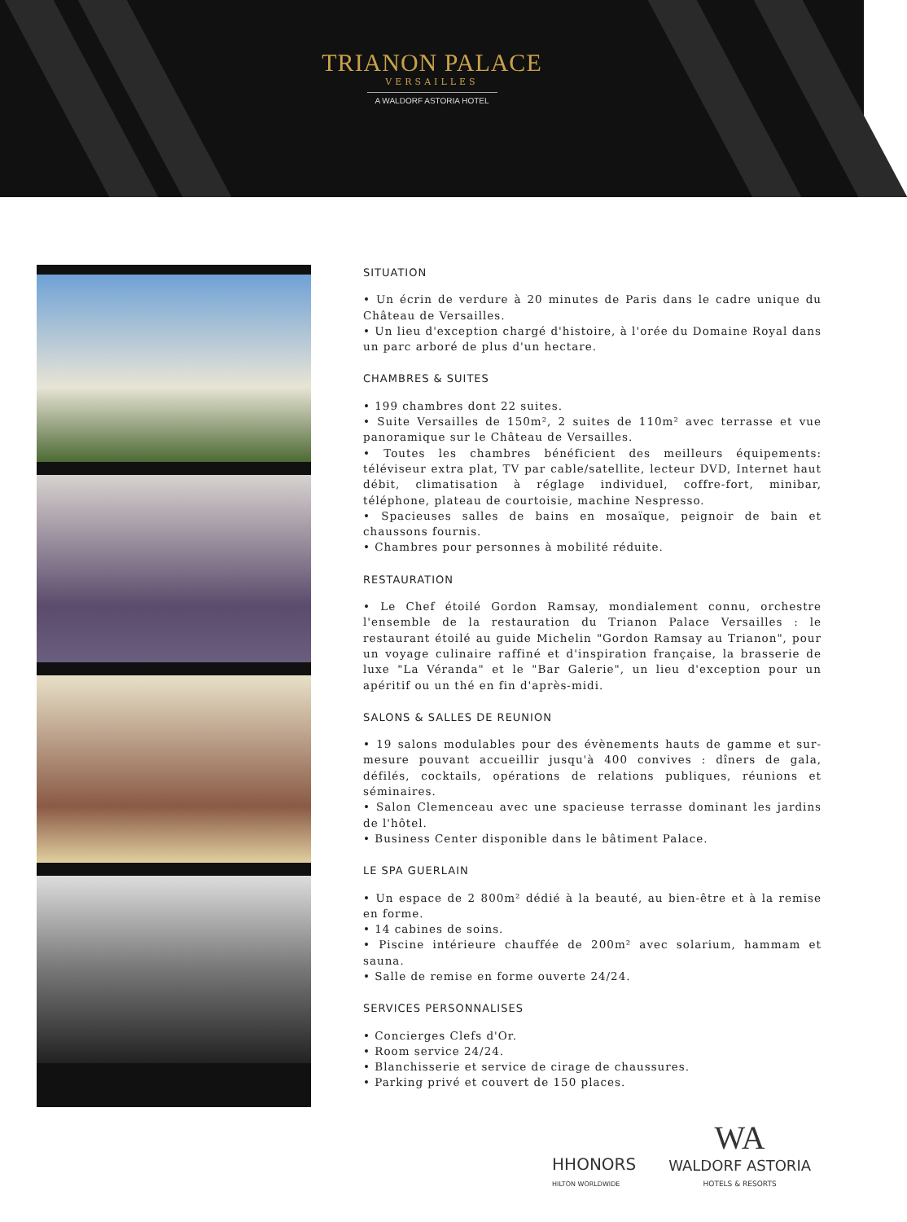TRIANON PALACE
VERSAILLES
A WALDORF ASTORIA HOTEL
SITUATION
• Un écrin de verdure à 20 minutes de Paris dans le cadre unique du Château de Versailles.
• Un lieu d'exception chargé d'histoire, à l'orée du Domaine Royal dans un parc arboré de plus d'un hectare.
CHAMBRES & SUITES
• 199 chambres dont 22 suites.
• Suite Versailles de 150m², 2 suites de 110m² avec terrasse et vue panoramique sur le Château de Versailles.
• Toutes les chambres bénéficient des meilleurs équipements: téléviseur extra plat, TV par cable/satellite, lecteur DVD, Internet haut débit, climatisation à réglage individuel, coffre-fort, minibar, téléphone, plateau de courtoisie, machine Nespresso.
• Spacieuses salles de bains en mosaïque, peignoir de bain et chaussons fournis.
• Chambres pour personnes à mobilité réduite.
RESTAURATION
• Le Chef étoilé Gordon Ramsay, mondialement connu, orchestre l'ensemble de la restauration du Trianon Palace Versailles : le restaurant étoilé au guide Michelin "Gordon Ramsay au Trianon", pour un voyage culinaire raffiné et d'inspiration française, la brasserie de luxe "La Véranda" et le "Bar Galerie", un lieu d'exception pour un apéritif ou un thé en fin d'après-midi.
SALONS & SALLES DE REUNION
• 19 salons modulables pour des évènements hauts de gamme et sur-mesure pouvant accueillir jusqu'à 400 convives : dîners de gala, défilés, cocktails, opérations de relations publiques, réunions et séminaires.
• Salon Clemenceau avec une spacieuse terrasse dominant les jardins de l'hôtel.
• Business Center disponible dans le bâtiment Palace.
LE SPA GUERLAIN
• Un espace de 2 800m² dédié à la beauté, au bien-être et à la remise en forme.
• 14 cabines de soins.
• Piscine intérieure chauffée de 200m² avec solarium, hammam et sauna.
• Salle de remise en forme ouverte 24/24.
SERVICES PERSONNALISES
• Concierges Clefs d'Or.
• Room service 24/24.
• Blanchisserie et service de cirage de chaussures.
• Parking privé et couvert de 150 places.
HHONORS
HILTON WORLDWIDE
WA
WALDORF ASTORIA
HOTELS & RESORTS